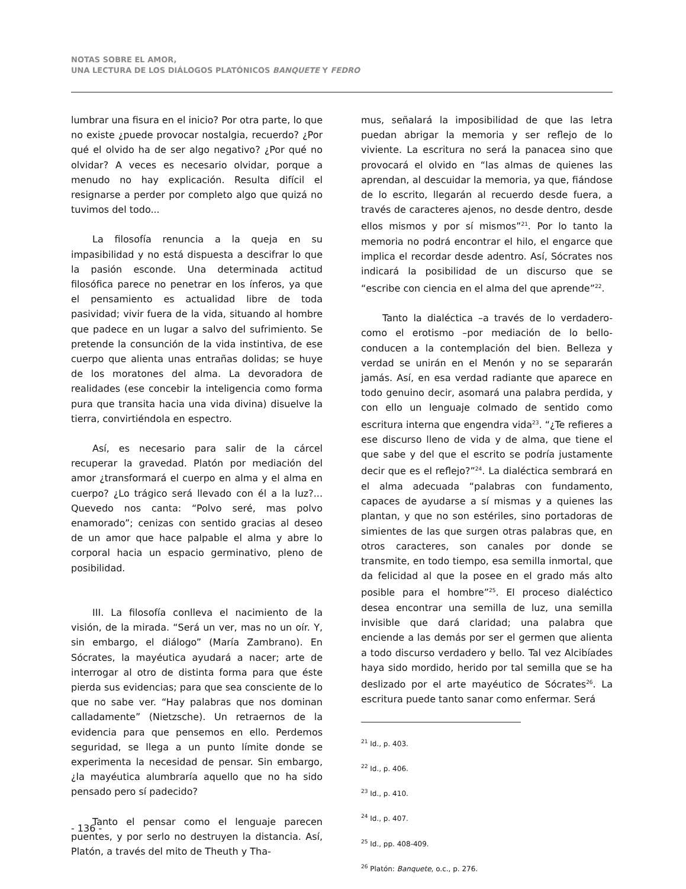NOTAS SOBRE EL AMOR,
UNA LECTURA DE LOS DIÁLOGOS PLATÓNICOS BANQUETE Y FEDRO
lumbrar una fisura en el inicio? Por otra parte, lo que no existe ¿puede provocar nostalgia, recuerdo? ¿Por qué el olvido ha de ser algo negativo? ¿Por qué no olvidar? A veces es necesario olvidar, porque a menudo no hay explicación. Resulta difícil el resignarse a perder por completo algo que quizá no tuvimos del todo...
La filosofía renuncia a la queja en su impasibilidad y no está dispuesta a descifrar lo que la pasión esconde. Una determinada actitud filosófica parece no penetrar en los ínferos, ya que el pensamiento es actualidad libre de toda pasividad; vivir fuera de la vida, situando al hombre que padece en un lugar a salvo del sufrimiento. Se pretende la consunción de la vida instintiva, de ese cuerpo que alienta unas entrañas dolidas; se huye de los moratones del alma. La devoradora de realidades (ese concebir la inteligencia como forma pura que transita hacia una vida divina) disuelve la tierra, convirtiéndola en espectro.
Así, es necesario para salir de la cárcel recuperar la gravedad. Platón por mediación del amor ¿transformará el cuerpo en alma y el alma en cuerpo? ¿Lo trágico será llevado con él a la luz?... Quevedo nos canta: “Polvo seré, mas polvo enamorado”; cenizas con sentido gracias al deseo de un amor que hace palpable el alma y abre lo corporal hacia un espacio germinativo, pleno de posibilidad.
III. La filosofía conlleva el nacimiento de la visión, de la mirada. “Será un ver, mas no un oír. Y, sin embargo, el diálogo” (María Zambrano). En Sócrates, la mayéutica ayudará a nacer; arte de interrogar al otro de distinta forma para que éste pierda sus evidencias; para que sea consciente de lo que no sabe ver. “Hay palabras que nos dominan calladamente” (Nietzsche). Un retraernos de la evidencia para que pensemos en ello. Perdemos seguridad, se llega a un punto límite donde se experimenta la necesidad de pensar. Sin embargo, ¿la mayéutica alumbraría aquello que no ha sido pensado pero sí padecido?
Tanto el pensar como el lenguaje parecen puentes, y por serlo no destruyen la distancia. Así, Platón, a través del mito de Theuth y Tha-
mus, señalará la imposibilidad de que las letra puedan abrigar la memoria y ser reflejo de lo viviente. La escritura no será la panacea sino que provocará el olvido en “las almas de quienes las aprendan, al descuidar la memoria, ya que, fiándose de lo escrito, llegarán al recuerdo desde fuera, a través de caracteres ajenos, no desde dentro, desde ellos mismos y por sí mismos”<sup>21</sup>. Por lo tanto la memoria no podrá encontrar el hilo, el engarce que implica el recordar desde adentro. Así, Sócrates nos indicará la posibilidad de un discurso que se “escribe con ciencia en el alma del que aprende”<sup>22</sup>.
Tanto la dialéctica –a través de lo verdadero- como el erotismo –por mediación de lo bello- conducen a la contemplación del bien. Belleza y verdad se unirán en el Menón y no se separarán jamás. Así, en esa verdad radiante que aparece en todo genuino decir, asomará una palabra perdida, y con ello un lenguaje colmado de sentido como escritura interna que engendra vida<sup>23</sup>. “¿Te refieres a ese discurso lleno de vida y de alma, que tiene el que sabe y del que el escrito se podría justamente decir que es el reflejo?”<sup>24</sup>. La dialéctica sembrará en el alma adecuada “palabras con fundamento, capaces de ayudarse a sí mismas y a quienes las plantan, y que no son estériles, sino portadoras de simientes de las que surgen otras palabras que, en otros caracteres, son canales por donde se transmite, en todo tiempo, esa semilla inmortal, que da felicidad al que la posee en el grado más alto posible para el hombre”<sup>25</sup>. El proceso dialéctico desea encontrar una semilla de luz, una semilla invisible que dará claridad; una palabra que enciende a las demás por ser el germen que alienta a todo discurso verdadero y bello. Tal vez Alcibíades haya sido mordido, herido por tal semilla que se ha deslizado por el arte mayéutico de Sócrates<sup>26</sup>. La escritura puede tanto sanar como enfermar. Será
<sup>21</sup> Id., p. 403.
<sup>22</sup> Id., p. 406.
<sup>23</sup> Id., p. 410.
<sup>24</sup> Id., p. 407.
<sup>25</sup> Id., pp. 408-409.
<sup>26</sup> Platón: Banquete, o.c., p. 276.
- 136 -